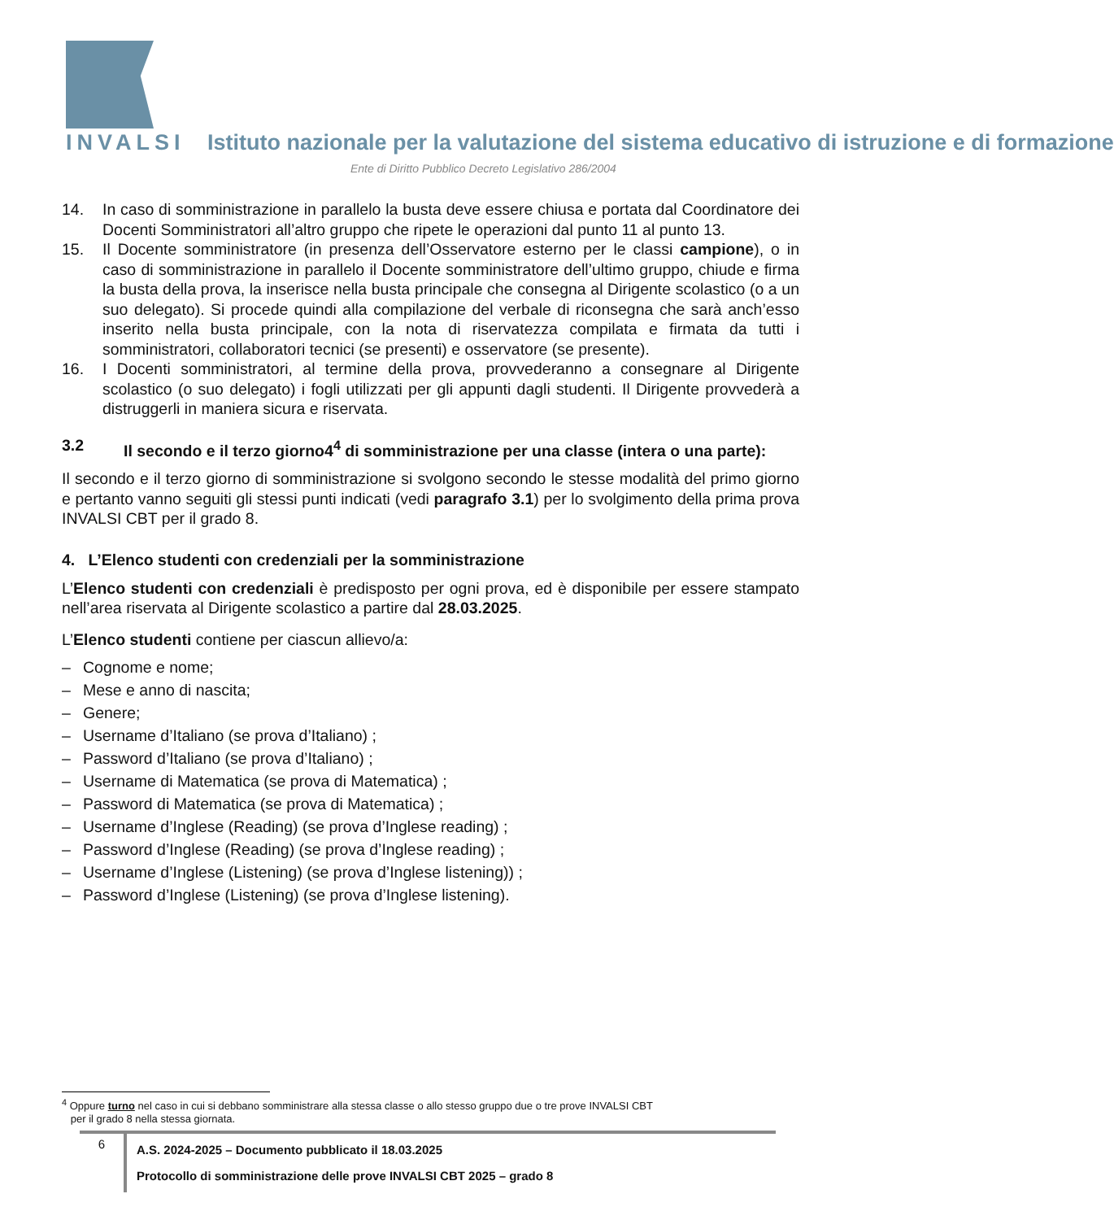INVALSI Istituto nazionale per la valutazione del sistema educativo di istruzione e di formazione
Ente di Diritto Pubblico Decreto Legislativo 286/2004
14. In caso di somministrazione in parallelo la busta deve essere chiusa e portata dal Coordinatore dei Docenti Somministratori all’altro gruppo che ripete le operazioni dal punto 11 al punto 13.
15. Il Docente somministratore (in presenza dell’Osservatore esterno per le classi campione), o in caso di somministrazione in parallelo il Docente somministratore dell’ultimo gruppo, chiude e firma la busta della prova, la inserisce nella busta principale che consegna al Dirigente scolastico (o a un suo delegato). Si procede quindi alla compilazione del verbale di riconsegna che sarà anch’esso inserito nella busta principale, con la nota di riservatezza compilata e firmata da tutti i somministratori, collaboratori tecnici (se presenti) e osservatore (se presente).
16. I Docenti somministratori, al termine della prova, provvederanno a consegnare al Dirigente scolastico (o suo delegato) i fogli utilizzati per gli appunti dagli studenti. Il Dirigente provvederà a distruggerli in maniera sicura e riservata.
3.2 Il secondo e il terzo giorno4<sup>4</sup> di somministrazione per una classe (intera o una parte):
Il secondo e il terzo giorno di somministrazione si svolgono secondo le stesse modalità del primo giorno e pertanto vanno seguiti gli stessi punti indicati (vedi paragrafo 3.1) per lo svolgimento della prima prova INVALSI CBT per il grado 8.
4. L’Elenco studenti con credenziali per la somministrazione
L’Elenco studenti con credenziali è predisposto per ogni prova, ed è disponibile per essere stampato nell’area riservata al Dirigente scolastico a partire dal 28.03.2025.
L’Elenco studenti contiene per ciascun allievo/a:
– Cognome e nome;
– Mese e anno di nascita;
– Genere;
– Username d’Italiano (se prova d’Italiano) ;
– Password d’Italiano (se prova d’Italiano) ;
– Username di Matematica (se prova di Matematica) ;
– Password di Matematica (se prova di Matematica) ;
– Username d’Inglese (Reading) (se prova d’Inglese reading) ;
– Password d’Inglese (Reading) (se prova d’Inglese reading) ;
– Username d’Inglese (Listening) (se prova d’Inglese listening)) ;
– Password d’Inglese (Listening) (se prova d’Inglese listening).
<sup>4</sup> Oppure turno nel caso in cui si debbano somministrare alla stessa classe o allo stesso gruppo due o tre prove INVALSI CBT
per il grado 8 nella stessa giornata.
6
A.S. 2024-2025 – Documento pubblicato il 18.03.2025
Protocollo di somministrazione delle prove INVALSI CBT 2025 – grado 8